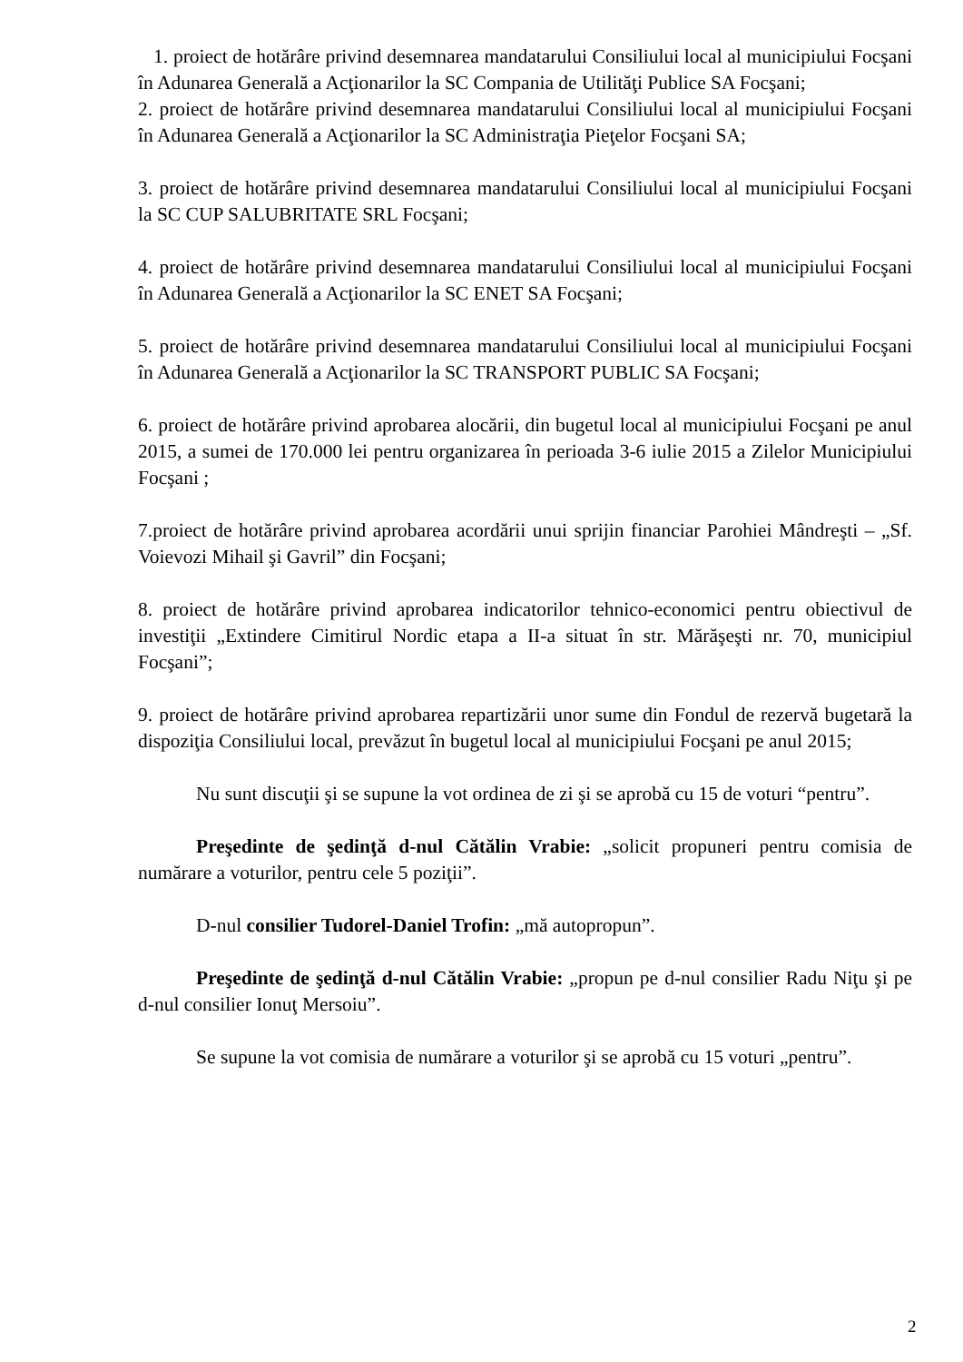1. proiect de hotărâre privind desemnarea mandatarului Consiliului local al municipiului Focşani în Adunarea Generală a Acţionarilor la SC Compania de Utilităţi Publice SA Focşani;
2. proiect de hotărâre privind desemnarea mandatarului Consiliului local al municipiului Focşani în Adunarea Generală a Acţionarilor la SC Administraţia Pieţelor Focşani SA;
3. proiect de hotărâre privind desemnarea mandatarului Consiliului local al municipiului Focşani la SC CUP SALUBRITATE SRL Focşani;
4. proiect de hotărâre privind desemnarea mandatarului Consiliului local al municipiului Focşani în Adunarea Generală a Acţionarilor la SC ENET SA Focşani;
5. proiect de hotărâre privind desemnarea mandatarului Consiliului local al municipiului Focşani în Adunarea Generală a Acţionarilor la SC TRANSPORT PUBLIC SA Focşani;
6. proiect de hotărâre privind aprobarea alocării, din bugetul local al municipiului Focşani pe anul 2015, a sumei de 170.000 lei pentru organizarea în perioada 3-6 iulie 2015 a Zilelor Municipiului Focşani ;
7.proiect de hotărâre privind aprobarea acordării unui sprijin financiar Parohiei Mândreşti – „Sf. Voievozi Mihail şi Gavril” din Focşani;
8. proiect de hotărâre privind aprobarea indicatorilor tehnico-economici pentru obiectivul de investiţii „Extindere Cimitirul Nordic etapa a II-a situat în str. Mărăşeşti nr. 70, municipiul Focşani”;
9. proiect de hotărâre privind aprobarea repartizării unor sume din Fondul de rezervă bugetară la dispoziţia Consiliului local, prevăzut în bugetul local al municipiului Focşani pe anul 2015;
Nu sunt discuţii şi se supune la vot ordinea de zi şi se aprobă cu 15 de voturi “pentru”.
Preşedinte de şedinţă d-nul Cătălin Vrabie: „solicit propuneri pentru comisia de numărare a voturilor, pentru cele 5 poziţii”.
D-nul consilier Tudorel-Daniel Trofin: „mă autopropun”.
Preşedinte de şedinţă d-nul Cătălin Vrabie: „propun pe d-nul consilier Radu Niţu şi pe d-nul consilier Ionuţ Mersoiu”.
Se supune la vot comisia de numărare a voturilor şi se aprobă cu 15 voturi „pentru”.
2